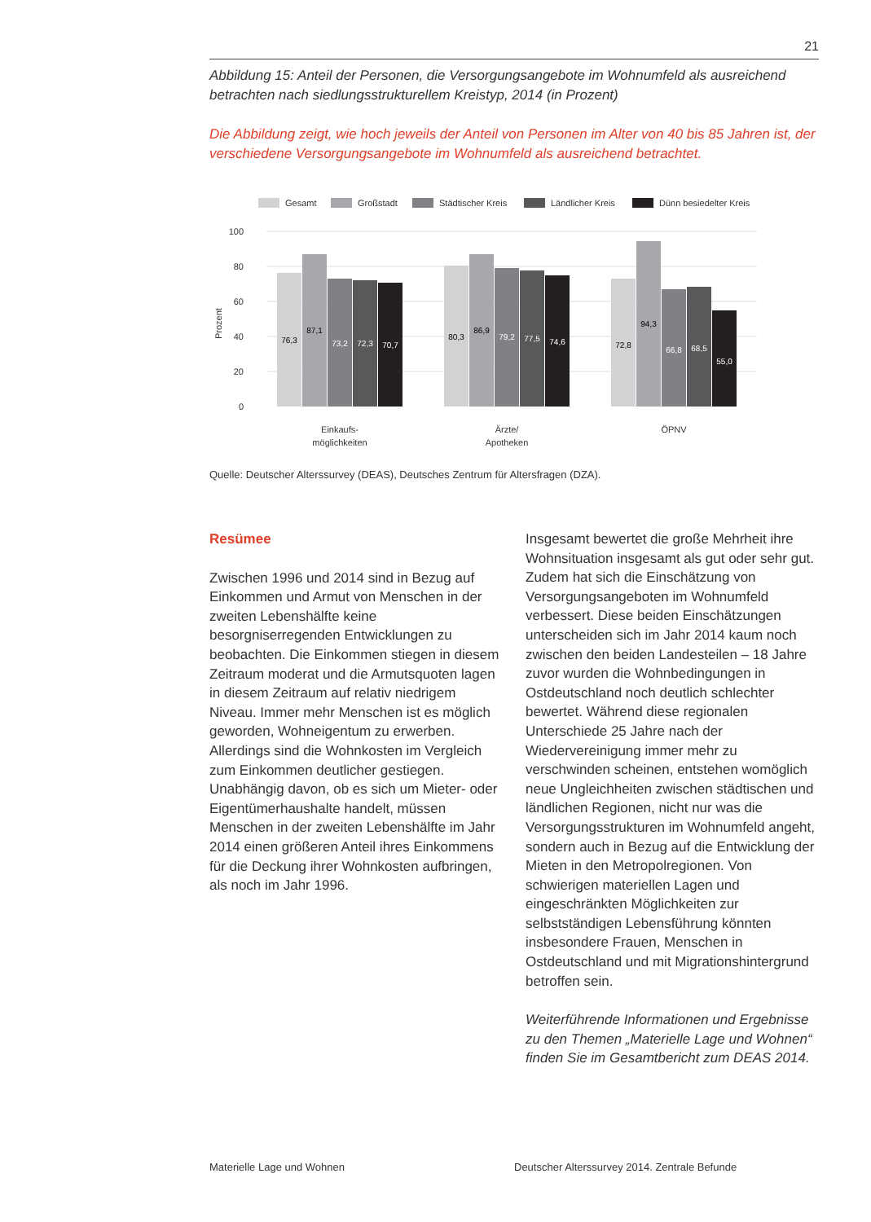21
Abbildung 15: Anteil der Personen, die Versorgungsangebote im Wohnumfeld als ausreichend betrachten nach siedlungsstrukturellem Kreistyp, 2014 (in Prozent)
Die Abbildung zeigt, wie hoch jeweils der Anteil von Personen im Alter von 40 bis 85 Jahren ist, der verschiedene Versorgungsangebote im Wohnumfeld als ausreichend betrachtet.
Gesamt
Großstadt
Städtischer Kreis
Ländlicher Kreis
Dünn besiedelter Kreis
100
80
60
40
20
0
Prozent
76,3
87,1
73,2
72,3
70,7
80,3
86,9
79,2
77,5
74,6
72,8
94,3
66,8
68,5
55,0
Einkaufs-
möglichkeiten
Ärzte/
Apotheken
ÖPNV
Quelle: Deutscher Alterssurvey (DEAS), Deutsches Zentrum für Altersfragen (DZA).
Resümee
Zwischen 1996 und 2014 sind in Bezug auf Einkommen und Armut von Menschen in der zweiten Lebenshälfte keine besorgniserregenden Entwicklungen zu beobachten. Die Einkommen stiegen in diesem Zeitraum moderat und die Armutsquoten lagen in diesem Zeitraum auf relativ niedrigem Niveau. Immer mehr Menschen ist es möglich geworden, Wohneigentum zu erwerben. Allerdings sind die Wohnkosten im Vergleich zum Einkommen deutlicher gestiegen. Unabhängig davon, ob es sich um Mieter- oder Eigentümerhaushalte handelt, müssen Menschen in der zweiten Lebenshälfte im Jahr 2014 einen größeren Anteil ihres Einkommens für die Deckung ihrer Wohnkosten aufbringen, als noch im Jahr 1996.
Insgesamt bewertet die große Mehrheit ihre Wohnsituation insgesamt als gut oder sehr gut. Zudem hat sich die Einschätzung von Versorgungsangeboten im Wohnumfeld verbessert. Diese beiden Einschätzungen unterscheiden sich im Jahr 2014 kaum noch zwischen den beiden Landesteilen – 18 Jahre zuvor wurden die Wohnbedingungen in Ostdeutschland noch deutlich schlechter bewertet. Während diese regionalen Unterschiede 25 Jahre nach der Wiedervereinigung immer mehr zu verschwinden scheinen, entstehen womöglich neue Ungleichheiten zwischen städtischen und ländlichen Regionen, nicht nur was die Versorgungsstrukturen im Wohnumfeld angeht, sondern auch in Bezug auf die Entwicklung der Mieten in den Metropolregionen. Von schwierigen materiellen Lagen und eingeschränkten Möglichkeiten zur selbstständigen Lebensführung könnten insbesondere Frauen, Menschen in Ostdeutschland und mit Migrationshintergrund betroffen sein.
Weiterführende Informationen und Ergebnisse zu den Themen „Materielle Lage und Wohnen“ finden Sie im Gesamtbericht zum DEAS 2014.
Materielle Lage und Wohnen Deutscher Alterssurvey 2014. Zentrale Befunde